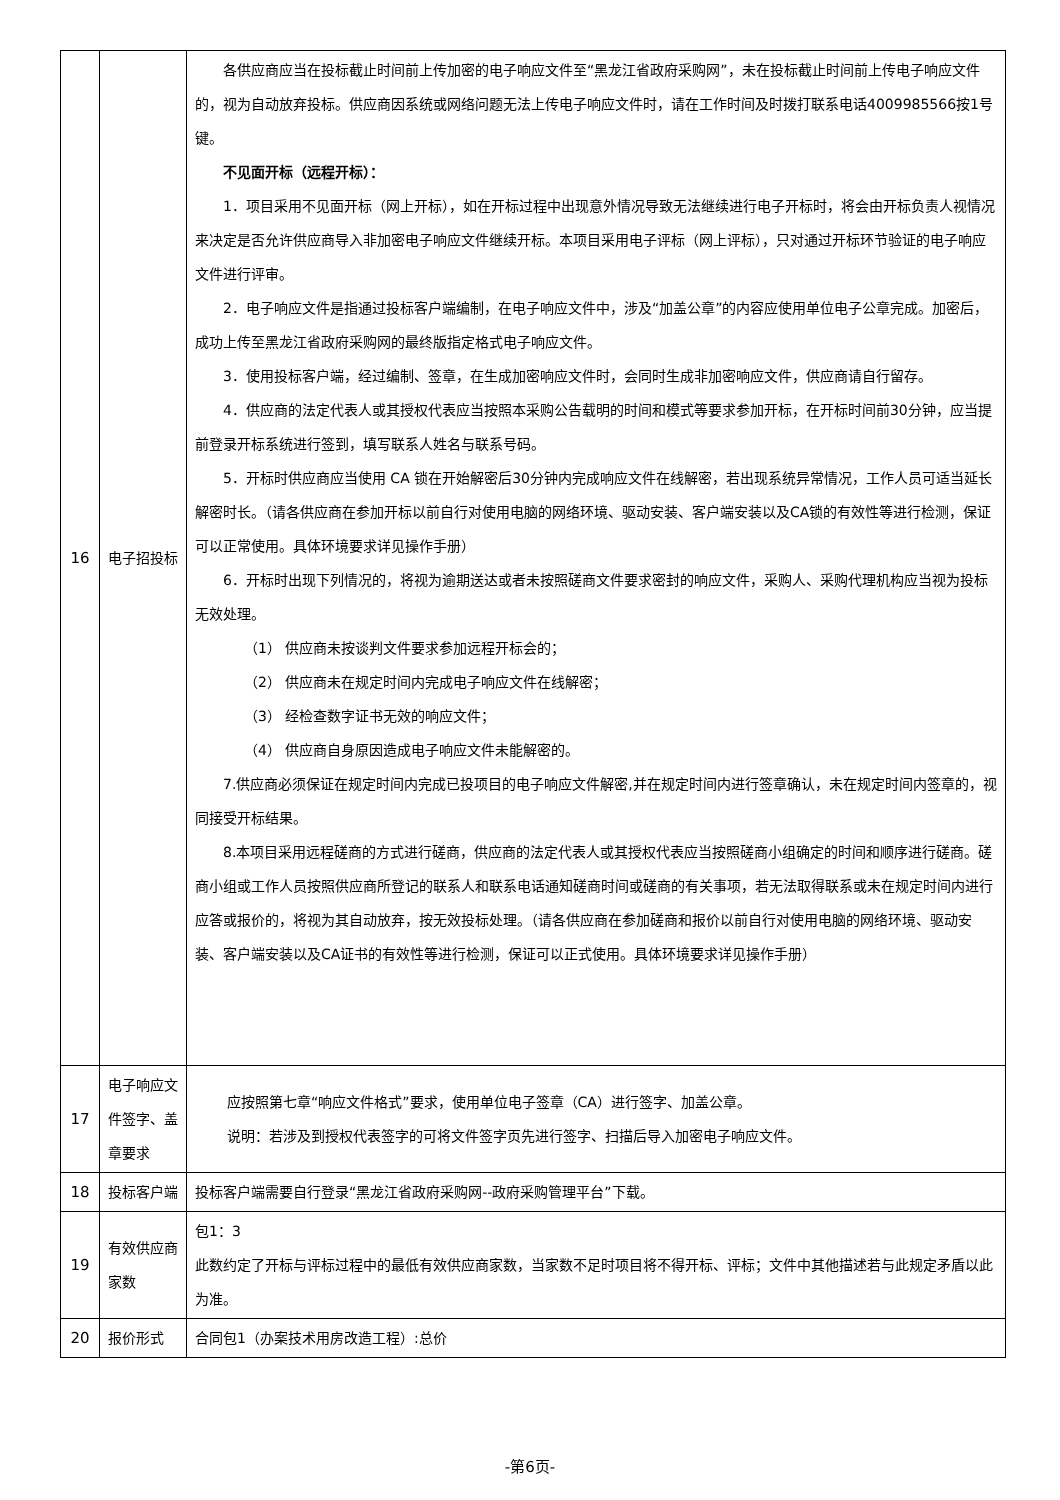| 16 | 电子招投标 | 各供应商应当在投标截止时间前上传加密的电子响应文件至“黑龙江省政府采购网”，未在投标截止时间前上传电子响应文件的，视为自动放弃投标。供应商因系统或网络问题无法上传电子响应文件时，请在工作时间及时拨打联系电话4009985566按1号键。 不见面开标（远程开标）： 1．项目采用不见面开标（网上开标），如在开标过程中出现意外情况导致无法继续进行电子开标时，将会由开标负责人视情况来决定是否允许供应商导入非加密电子响应文件继续开标。本项目采用电子评标（网上评标），只对通过开标环节验证的电子响应文件进行评审。 2．电子响应文件是指通过投标客户端编制，在电子响应文件中，涉及“加盖公章”的内容应使用单位电子公章完成。加密后，成功上传至黑龙江省政府采购网的最终版指定格式电子响应文件。 3．使用投标客户端，经过编制、签章，在生成加密响应文件时，会同时生成非加密响应文件，供应商请自行留存。 4．供应商的法定代表人或其授权代表应当按照本采购公告载明的时间和模式等要求参加开标，在开标时间前30分钟，应当提前登录开标系统进行签到，填写联系人姓名与联系号码。 5．开标时供应商应当使用 CA 锁在开始解密后30分钟内完成响应文件在线解密，若出现系统异常情况，工作人员可适当延长解密时长。（请各供应商在参加开标以前自行对使用电脑的网络环境、驱动安装、客户端安装以及CA锁的有效性等进行检测，保证可以正常使用。具体环境要求详见操作手册） 6．开标时出现下列情况的，将视为逾期送达或者未按照磋商文件要求密封的响应文件，采购人、采购代理机构应当视为投标无效处理。 （1） 供应商未按谈判文件要求参加远程开标会的； （2） 供应商未在规定时间内完成电子响应文件在线解密； （3） 经检查数字证书无效的响应文件； （4） 供应商自身原因造成电子响应文件未能解密的。 7.供应商必须保证在规定时间内完成已投项目的电子响应文件解密,并在规定时间内进行签章确认，未在规定时间内签章的，视同接受开标结果。 8.本项目采用远程磋商的方式进行磋商，供应商的法定代表人或其授权代表应当按照磋商小组确定的时间和顺序进行磋商。磋商小组或工作人员按照供应商所登记的联系人和联系电话通知磋商时间或磋商的有关事项，若无法取得联系或未在规定时间内进行应答或报价的，将视为其自动放弃，按无效投标处理。（请各供应商在参加磋商和报价以前自行对使用电脑的网络环境、驱动安装、客户端安装以及CA证书的有效性等进行检测，保证可以正式使用。具体环境要求详见操作手册） |
| 17 | 电子响应文件签字、盖章要求 | 应按照第七章“响应文件格式”要求，使用单位电子签章（CA）进行签字、加盖公章。 说明：若涉及到授权代表签字的可将文件签字页先进行签字、扫描后导入加密电子响应文件。 |
| 18 | 投标客户端 | 投标客户端需要自行登录“黑龙江省政府采购网--政府采购管理平台”下载。 |
| 19 | 有效供应商家数 | 包1：3 此数约定了开标与评标过程中的最低有效供应商家数，当家数不足时项目将不得开标、评标；文件中其他描述若与此规定矛盾以此为准。 |
| 20 | 报价形式 | 合同包1（办案技术用房改造工程）:总价 |
-第6页-